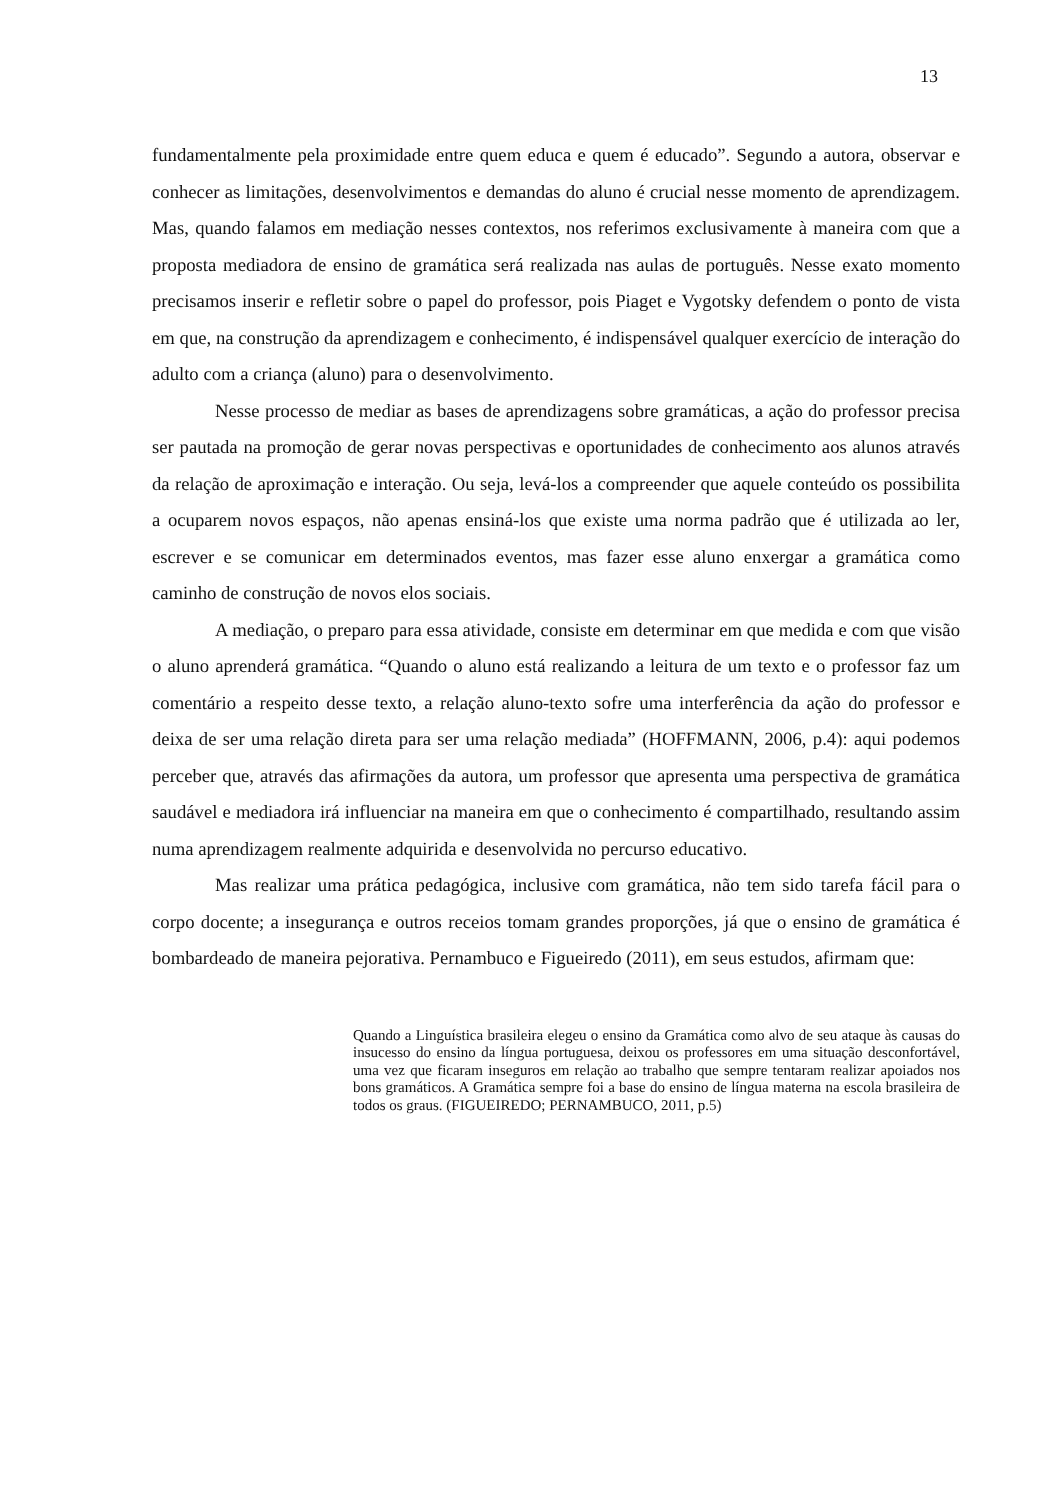13
fundamentalmente pela proximidade entre quem educa e quem é educado”. Segundo a autora, observar e conhecer as limitações, desenvolvimentos e demandas do aluno é crucial nesse momento de aprendizagem. Mas, quando falamos em mediação nesses contextos, nos referimos exclusivamente à maneira com que a proposta mediadora de ensino de gramática será realizada nas aulas de português. Nesse exato momento precisamos inserir e refletir sobre o papel do professor, pois Piaget e Vygotsky defendem o ponto de vista em que, na construção da aprendizagem e conhecimento, é indispensável qualquer exercício de interação do adulto com a criança (aluno) para o desenvolvimento.
Nesse processo de mediar as bases de aprendizagens sobre gramáticas, a ação do professor precisa ser pautada na promoção de gerar novas perspectivas e oportunidades de conhecimento aos alunos através da relação de aproximação e interação. Ou seja, levá-los a compreender que aquele conteúdo os possibilita a ocuparem novos espaços, não apenas ensiná-los que existe uma norma padrão que é utilizada ao ler, escrever e se comunicar em determinados eventos, mas fazer esse aluno enxergar a gramática como caminho de construção de novos elos sociais.
A mediação, o preparo para essa atividade, consiste em determinar em que medida e com que visão o aluno aprenderá gramática. “Quando o aluno está realizando a leitura de um texto e o professor faz um comentário a respeito desse texto, a relação aluno-texto sofre uma interferência da ação do professor e deixa de ser uma relação direta para ser uma relação mediada” (HOFFMANN, 2006, p.4): aqui podemos perceber que, através das afirmações da autora, um professor que apresenta uma perspectiva de gramática saudável e mediadora irá influenciar na maneira em que o conhecimento é compartilhado, resultando assim numa aprendizagem realmente adquirida e desenvolvida no percurso educativo.
Mas realizar uma prática pedagógica, inclusive com gramática, não tem sido tarefa fácil para o corpo docente; a insegurança e outros receios tomam grandes proporções, já que o ensino de gramática é bombardeado de maneira pejorativa. Pernambuco e Figueiredo (2011), em seus estudos, afirmam que:
Quando a Linguística brasileira elegeu o ensino da Gramática como alvo de seu ataque às causas do insucesso do ensino da língua portuguesa, deixou os professores em uma situação desconfortável, uma vez que ficaram inseguros em relação ao trabalho que sempre tentaram realizar apoiados nos bons gramáticos. A Gramática sempre foi a base do ensino de língua materna na escola brasileira de todos os graus. (FIGUEIREDO; PERNAMBUCO, 2011, p.5)